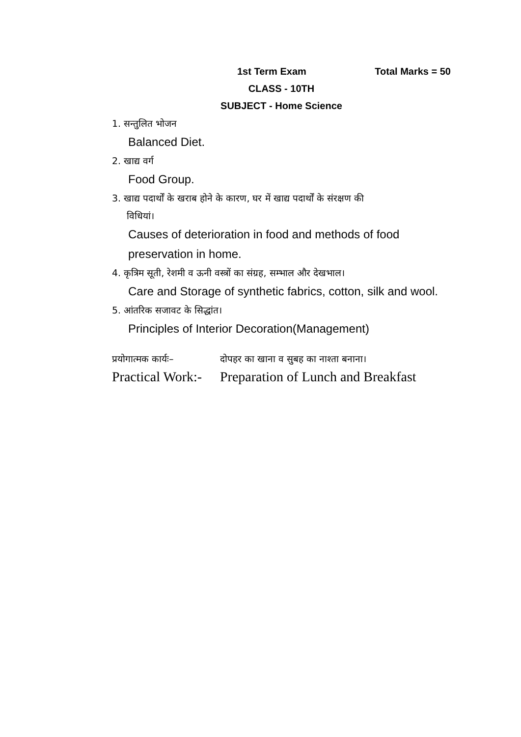1st Term Exam Total Marks = 50
CLASS - 10TH
SUBJECT - Home Science
1. सन्तुलित भोजन
Balanced Diet.
2. खाद्य वर्ग
Food Group.
3. खाद्य पदार्थों के खराब होने के कारण, घर में खाद्य पदार्थों के संरक्षण की
विधियां।
Causes of deterioration in food and methods of food preservation in home.
4. कृत्रिम सूती, रेशमी व ऊनी वस्त्रों का संग्रह, सम्भाल और देखभाल।
Care and Storage of synthetic fabrics, cotton, silk and wool.
5. आंतरिक सजावट के सिद्धांत।
Principles of Interior Decoration(Management)
प्रयोगात्मक कार्यः– दोपहर का खाना व सुबह का नाश्ता बनाना।
Practical Work:- Preparation of Lunch and Breakfast